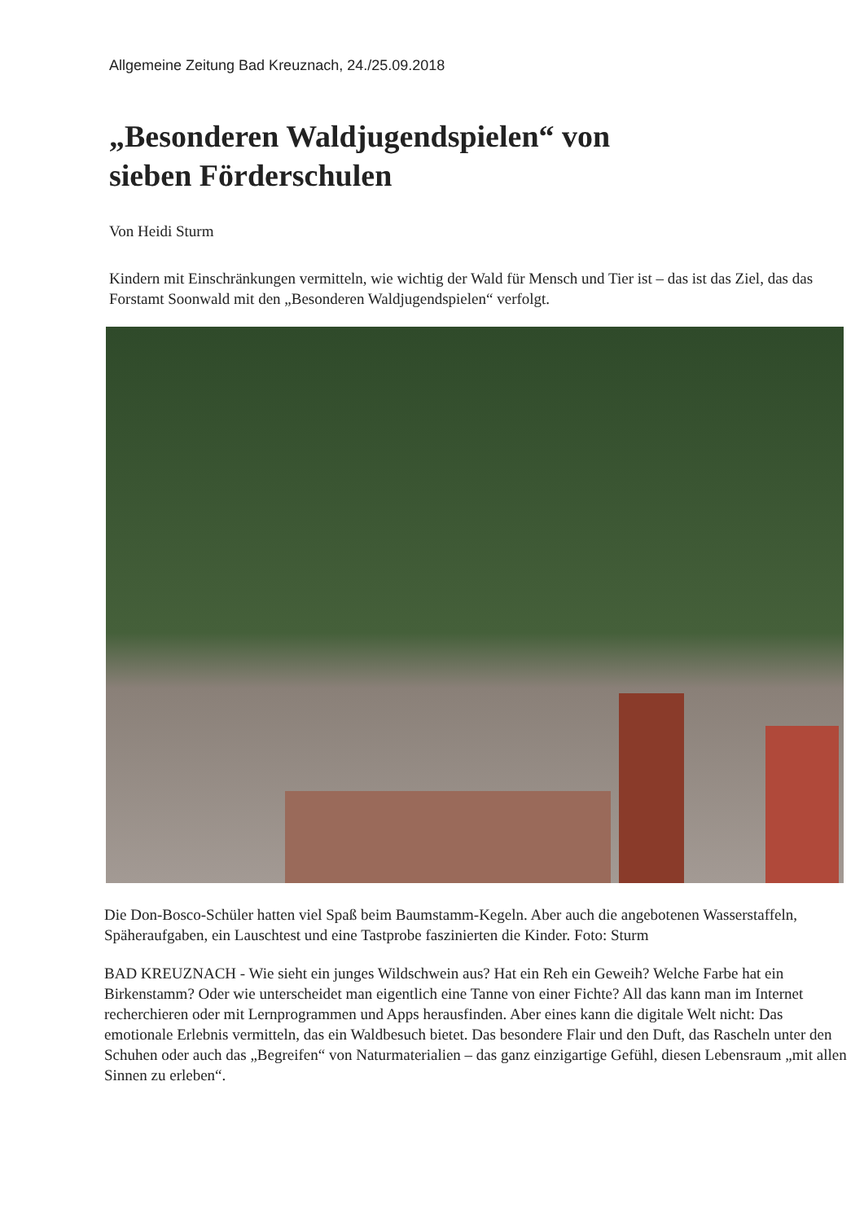Allgemeine Zeitung Bad Kreuznach, 24./25.09.2018
„Besonderen Waldjugendspielen“ von
sieben Förderschulen
Von Heidi Sturm
Kindern mit Einschränkungen vermitteln, wie wichtig der Wald für Mensch und Tier ist – das ist das Ziel, das das Forstamt Soonwald mit den „Besonderen Waldjugendspielen“ verfolgt.
Die Don-Bosco-Schüler hatten viel Spaß beim Baumstamm-Kegeln. Aber auch die angebotenen Wasserstaffeln, Späheraufgaben, ein Lauschtest und eine Tastprobe faszinierten die Kinder. Foto: Sturm
BAD KREUZNACH - Wie sieht ein junges Wildschwein aus? Hat ein Reh ein Geweih? Welche Farbe hat ein Birkenstamm? Oder wie unterscheidet man eigentlich eine Tanne von einer Fichte? All das kann man im Internet recherchieren oder mit Lernprogrammen und Apps herausfinden. Aber eines kann die digitale Welt nicht: Das emotionale Erlebnis vermitteln, das ein Waldbesuch bietet. Das besondere Flair und den Duft, das Rascheln unter den Schuhen oder auch das „Begreifen“ von Naturmaterialien – das ganz einzigartige Gefühl, diesen Lebensraum „mit allen Sinnen zu erleben“.